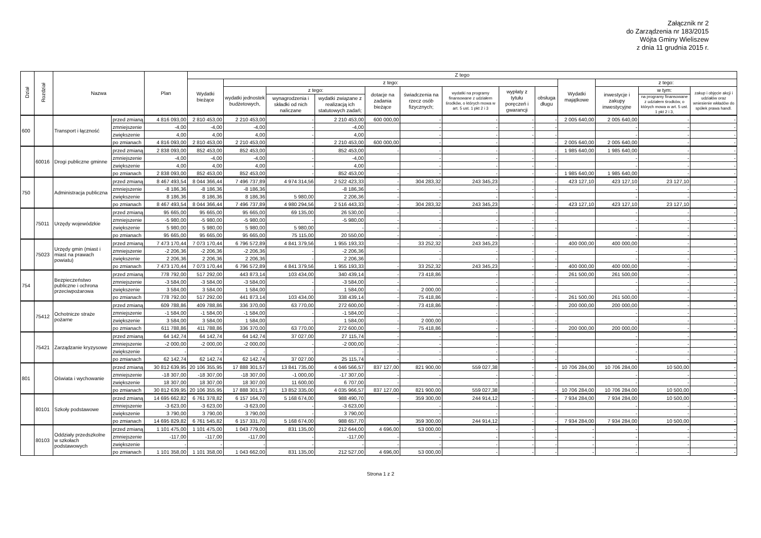Załącznik nr 2
do Zarządzenia nr 183/2015
Wójta Gminy Wieliszew
z dnia 11 grudnia 2015 r.
| Dział | Rozdział | Nazwa | | Plan | Z tego | | | | | | | | | | | | |
| --- | --- | --- | --- | --- | --- | --- | --- | --- | --- | --- | --- | --- | --- | --- | --- | --- | --- |
| | | | | | Wydatki bieżące | z tego: | | | | | | | | Wydatki majątkowe | z tego: | | |
| | | | | | | wydatki jednostek budżetowych, | z tego: | | dotacje na zadania bieżące | świadczenia na rzecz osób fizycznych; | wydatki na programy finansowane z udziałem środków, o których mowa w art. 5 ust. 1 pkt 2 i 3 | wypłaty z tytułu poręczeń i gwarancji | obsługa długu | | inwestycje i zakupy inwestycyjne | w tym: | zakup i objęcie akcji i udziałów oraz wniesienie wkładów do spółek prawa handl. |
| | | | | | | | wynagrodzenia i składki od nich naliczane | wydatki związane z realizacją ich statutowych zadań; | | | | | | | | na programy finansowane z udziałem środków, o których mowa w art. 5 ust. 1 pkt 2 i 3, | |
| 600 | | Transport i łączność | przed zmianą | 4 816 093,00 | 2 810 453,00 | 2 210 453,00 | - | 2 210 453,00 | 600 000,00 | - | - | - | - | 2 005 640,00 | 2 005 640,00 | - | - |
| | | | zmniejszenie | -4,00 | -4,00 | -4,00 | - | -4,00 | | - | - | - | - | | - | - | - |
| | | | zwiększenie | 4,00 | 4,00 | 4,00 | - | 4,00 | | - | - | - | - | | - | - | - |
| | | | po zmianach | 4 816 093,00 | 2 810 453,00 | 2 210 453,00 | - | 2 210 453,00 | 600 000,00 | - | - | - | - | 2 005 640,00 | 2 005 640,00 | - | - |
| | 60016 | Drogi publiczne gminne | przed zmianą | 2 838 093,00 | 852 453,00 | 852 453,00 | - | 852 453,00 | - | - | - | - | - | 1 985 640,00 | 1 985 640,00 | - | - |
| | | | zmniejszenie | -4,00 | -4,00 | -4,00 | - | -4,00 | | - | - | - | - | | - | - | - |
| | | | zwiększenie | 4,00 | 4,00 | 4,00 | - | 4,00 | | - | - | - | - | | - | - | - |
| | | | po zmianach | 2 838 093,00 | 852 453,00 | 852 453,00 | - | 852 453,00 | - | - | - | - | - | 1 985 640,00 | 1 985 640,00 | - | - |
| 750 | | Administracja publiczna | przed zmianą | 8 467 493,54 | 8 044 366,44 | 7 496 737,89 | 4 974 314,56 | 2 522 423,33 | - | 304 283,32 | 243 345,23 | - | - | 423 127,10 | 423 127,10 | 23 127,10 | - |
| | | | zmniejszenie | -8 186,36 | -8 186,36 | -8 186,36 | | -8 186,36 | - | - | - | - | - | | - | - | - |
| | | | zwiększenie | 8 186,36 | 8 186,36 | 8 186,36 | 5 980,00 | 2 206,36 | - | - | - | - | - | | - | - | - |
| | | | po zmianach | 8 467 493,54 | 8 044 366,44 | 7 496 737,89 | 4 980 294,56 | 2 516 443,33 | - | 304 283,32 | 243 345,23 | - | - | 423 127,10 | 423 127,10 | 23 127,10 | - |
| | 75011 | Urzędy wojewódzkie | przed zmianą | 95 665,00 | 95 665,00 | 95 665,00 | 69 135,00 | 26 530,00 | - | - | - | - | - | | - | - | - |
| | | | zmniejszenie | -5 980,00 | -5 980,00 | -5 980,00 | - | -5 980,00 | - | - | - | - | - | | - | - | - |
| | | | zwiększenie | 5 980,00 | 5 980,00 | 5 980,00 | 5 980,00 | - | - | - | - | - | - | | - | - | - |
| | | | po zmianach | 95 665,00 | 95 665,00 | 95 665,00 | 75 115,00 | 20 550,00 | - | - | - | - | - | | - | - | - |
| | 75023 | Urzędy gmin (miast i miast na prawach powiatu) | przed zmianą | 7 473 170,44 | 7 073 170,44 | 6 796 572,89 | 4 841 379,56 | 1 955 193,33 | - | 33 252,32 | 243 345,23 | - | - | 400 000,00 | 400 000,00 | - | - |
| | | | zmniejszenie | -2 206,36 | -2 206,36 | -2 206,36 | - | -2 206,36 | | - | - | - | - | | - | - | - |
| | | | zwiększenie | 2 206,36 | 2 206,36 | 2 206,36 | - | 2 206,36 | | - | - | - | - | | - | - | - |
| | | | po zmianach | 7 473 170,44 | 7 073 170,44 | 6 796 572,89 | 4 841 379,56 | 1 955 193,33 | - | 33 252,32 | 243 345,23 | - | - | 400 000,00 | 400 000,00 | - | - |
| 754 | | Bezpieczeństwo publiczne i ochrona przeciwpożarowa | przed zmianą | 778 792,00 | 517 292,00 | 443 873,14 | 103 434,00 | 340 439,14 | - | 73 418,86 | - | - | - | 261 500,00 | 261 500,00 | - | - |
| | | | zmniejszenie | -3 584,00 | -3 584,00 | -3 584,00 | - | -3 584,00 | - | | - | - | - | | - | - | - |
| | | | zwiększenie | 3 584,00 | 3 584,00 | 1 584,00 | - | 1 584,00 | - | 2 000,00 | - | - | - | | - | - | - |
| | | | po zmianach | 778 792,00 | 517 292,00 | 441 873,14 | 103 434,00 | 338 439,14 | - | 75 418,86 | - | - | - | 261 500,00 | 261 500,00 | - | - |
| | 75412 | Ochotnicze straże pożarne | przed zmianą | 609 788,86 | 409 788,86 | 336 370,00 | 63 770,00 | 272 600,00 | - | 73 418,86 | - | - | - | 200 000,00 | 200 000,00 | - | - |
| | | | zmniejszenie | -1 584,00 | -1 584,00 | -1 584,00 | - | -1 584,00 | - | - | - | - | - | | - | - | - |
| | | | zwiększenie | 3 584,00 | 3 584,00 | 1 584,00 | - | 1 584,00 | - | 2 000,00 | - | - | - | | - | - | - |
| | | | po zmianach | 611 788,86 | 411 788,86 | 336 370,00 | 63 770,00 | 272 600,00 | - | 75 418,86 | - | - | - | 200 000,00 | 200 000,00 | - | - |
| | 75421 | Zarządzanie kryzysowe | przed zmianą | 64 142,74 | 64 142,74 | 64 142,74 | 37 027,00 | 27 115,74 | - | - | - | - | - | | - | - | - |
| | | | zmniejszenie | -2 000,00 | -2 000,00 | -2 000,00 | - | -2 000,00 | - | - | - | - | - | | - | - | - |
| | | | zwiększenie | - | - | - | - | - | - | - | - | - | - | | - | - | - |
| | | | po zmianach | 62 142,74 | 62 142,74 | 62 142,74 | 37 027,00 | 25 115,74 | - | - | - | - | - | | - | - | - |
| 801 | | Oświata i wychowanie | przed zmianą | 30 812 639,95 | 20 106 355,95 | 17 888 301,57 | 13 841 735,00 | 4 046 566,57 | 837 127,00 | 821 900,00 | 559 027,38 | - | - | 10 706 284,00 | 10 706 284,00 | 10 500,00 | - |
| | | | zmniejszenie | -18 307,00 | -18 307,00 | -18 307,00 | -1 000,00 | -17 307,00 | - | - | - | - | - | | - | - | - |
| | | | zwiększenie | 18 307,00 | 18 307,00 | 18 307,00 | 11 600,00 | 6 707,00 | - | - | - | - | - | | - | - | - |
| | | | po zmianach | 30 812 639,95 | 20 106 355,95 | 17 888 301,57 | 13 852 335,00 | 4 035 966,57 | 837 127,00 | 821 900,00 | 559 027,38 | - | - | 10 706 284,00 | 10 706 284,00 | 10 500,00 | - |
| | 80101 | Szkoły podstawowe | przed zmianą | 14 695 662,82 | 6 761 378,82 | 6 157 164,70 | 5 168 674,00 | 988 490,70 | - | 359 300,00 | 244 914,12 | - | - | 7 934 284,00 | 7 934 284,00 | 10 500,00 | - |
| | | | zmniejszenie | -3 623,00 | -3 623,00 | -3 623,00 | - | -3 623,00 | | - | - | - | - | | - | - | - |
| | | | zwiększenie | 3 790,00 | 3 790,00 | 3 790,00 | - | 3 790,00 | | - | - | - | - | | - | - | - |
| | | | po zmianach | 14 695 829,82 | 6 761 545,82 | 6 157 331,70 | 5 168 674,00 | 988 657,70 | - | 359 300,00 | 244 914,12 | - | - | 7 934 284,00 | 7 934 284,00 | 10 500,00 | - |
| | 80103 | Oddziały przedszkolne w szkołach podstawowych | przed zmianą | 1 101 475,00 | 1 101 475,00 | 1 043 779,00 | 831 135,00 | 212 644,00 | 4 696,00 | 53 000,00 | - | - | - | - | - | - | - |
| | | | zmniejszenie | -117,00 | -117,00 | -117,00 | - | -117,00 | - | - | - | - | - | - | - | - | - |
| | | | zwiększenie | - | - | - | - | - | - | - | - | - | - | - | - | - | - |
| | | | po zmianach | 1 101 358,00 | 1 101 358,00 | 1 043 662,00 | 831 135,00 | 212 527,00 | 4 696,00 | 53 000,00 | - | - | - | - | - | - | - |
Strona 1 z 2